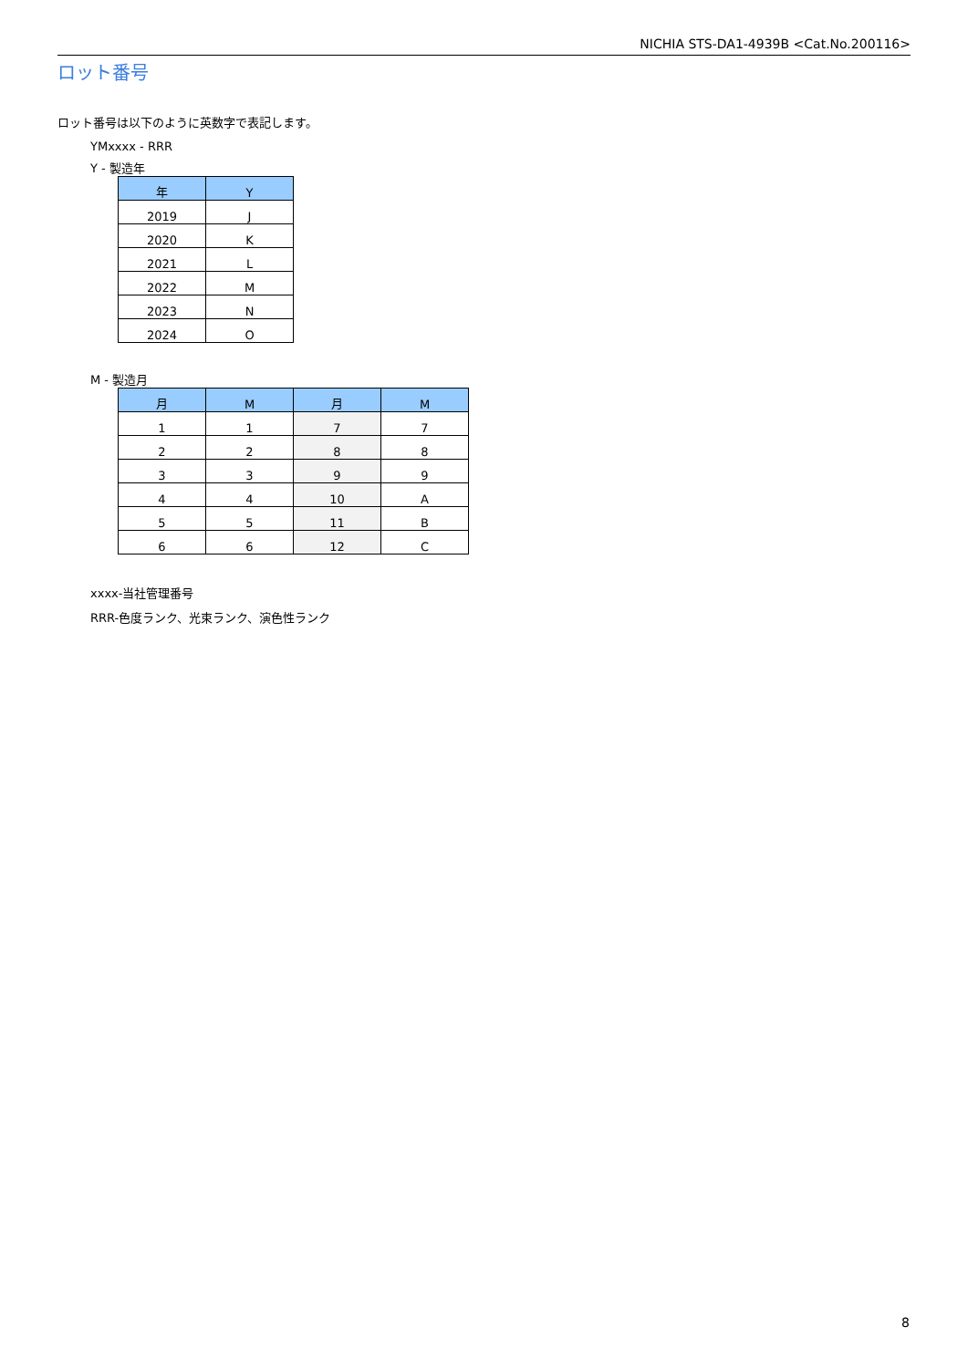NICHIA STS-DA1-4939B <Cat.No.200116>
ロット番号
ロット番号は以下のように英数字で表記します。
YMxxxx - RRR
Y - 製造年
| 年 | Y |
| --- | --- |
| 2019 | J |
| 2020 | K |
| 2021 | L |
| 2022 | M |
| 2023 | N |
| 2024 | O |
M - 製造月
| 月 | M | 月 | M |
| --- | --- | --- | --- |
| 1 | 1 | 7 | 7 |
| 2 | 2 | 8 | 8 |
| 3 | 3 | 9 | 9 |
| 4 | 4 | 10 | A |
| 5 | 5 | 11 | B |
| 6 | 6 | 12 | C |
xxxx-当社管理番号
RRR-色度ランク、光束ランク、演色性ランク
8